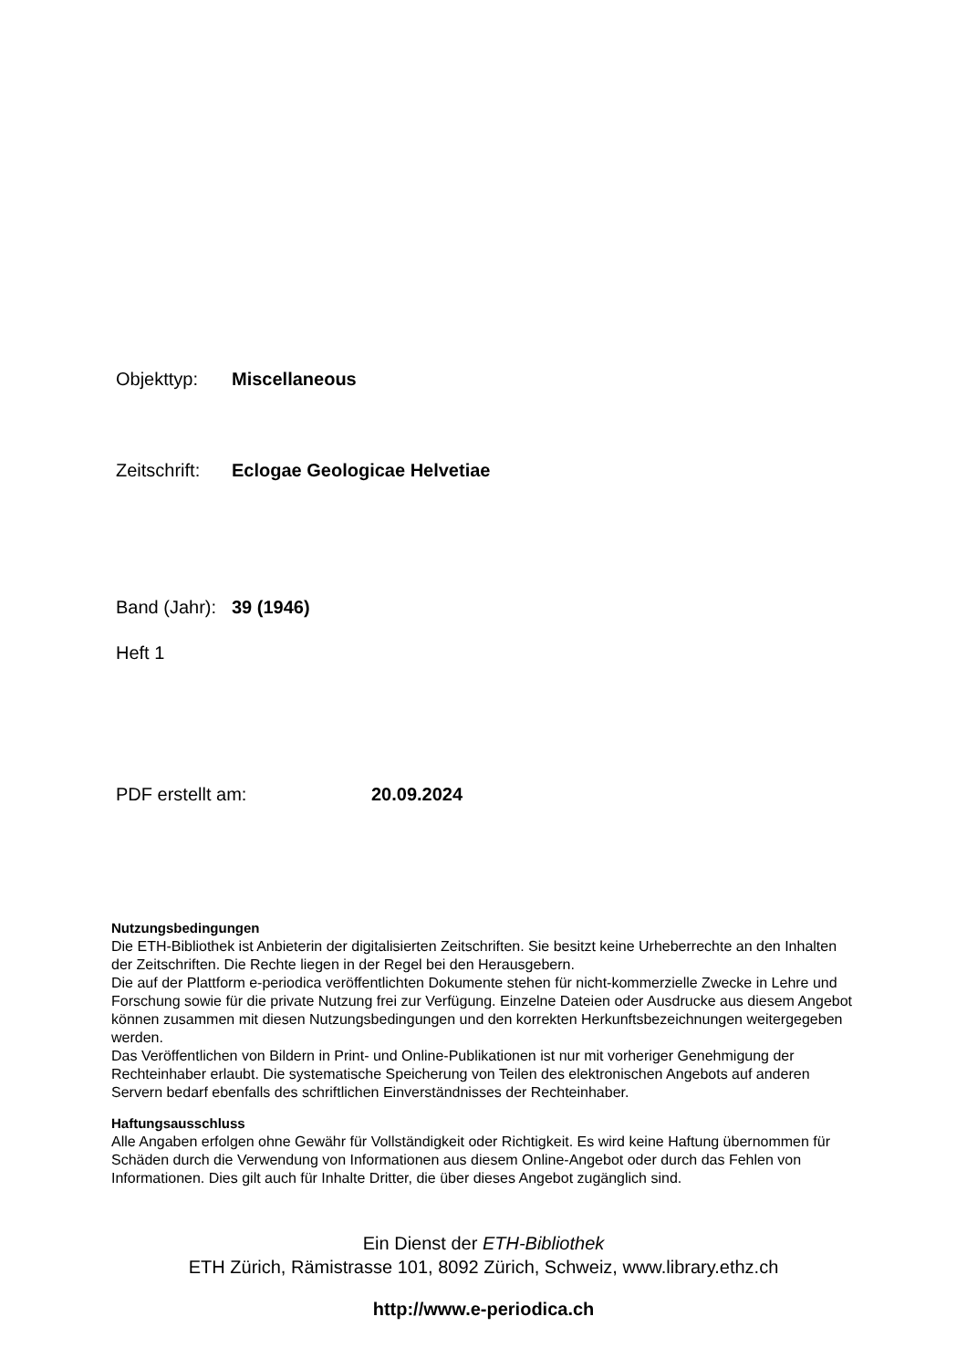Objekttyp: Miscellaneous
Zeitschrift: Eclogae Geologicae Helvetiae
Band (Jahr): 39 (1946)
Heft 1
PDF erstellt am: 20.09.2024
Nutzungsbedingungen
Die ETH-Bibliothek ist Anbieterin der digitalisierten Zeitschriften. Sie besitzt keine Urheberrechte an den Inhalten der Zeitschriften. Die Rechte liegen in der Regel bei den Herausgebern.
Die auf der Plattform e-periodica veröffentlichten Dokumente stehen für nicht-kommerzielle Zwecke in Lehre und Forschung sowie für die private Nutzung frei zur Verfügung. Einzelne Dateien oder Ausdrucke aus diesem Angebot können zusammen mit diesen Nutzungsbedingungen und den korrekten Herkunftsbezeichnungen weitergegeben werden.
Das Veröffentlichen von Bildern in Print- und Online-Publikationen ist nur mit vorheriger Genehmigung der Rechteinhaber erlaubt. Die systematische Speicherung von Teilen des elektronischen Angebots auf anderen Servern bedarf ebenfalls des schriftlichen Einverständnisses der Rechteinhaber.
Haftungsausschluss
Alle Angaben erfolgen ohne Gewähr für Vollständigkeit oder Richtigkeit. Es wird keine Haftung übernommen für Schäden durch die Verwendung von Informationen aus diesem Online-Angebot oder durch das Fehlen von Informationen. Dies gilt auch für Inhalte Dritter, die über dieses Angebot zugänglich sind.
Ein Dienst der ETH-Bibliothek
ETH Zürich, Rämistrasse 101, 8092 Zürich, Schweiz, www.library.ethz.ch
http://www.e-periodica.ch